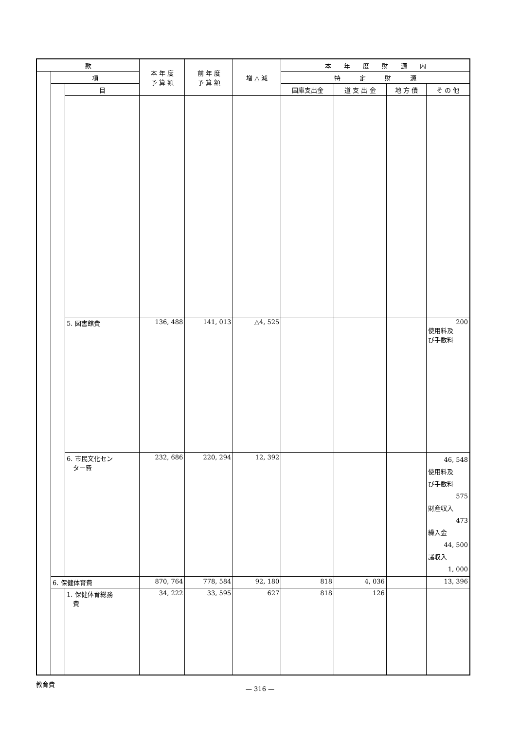| 款 | | | 本 年 度 予 算 額 | 前 年 度 予 算 額 | 増 △ 減 | 本 年 度 財 源 内 | | | |
| --- | --- | --- | --- | --- | --- | --- | --- | --- | --- |
| | 項 | | | | | 特 定 財 源 | | | |
| | | 目 | | | | 国庫支出金 | 道 支 出 金 | 地 方 債 | そ の 他 |
| | | 5. 図書館費 | 136, 488 | 141, 013 | △4, 525 | | | | 200 使用料及 び手数料 |
| | | 6. 市民文化セン ター費 | 232, 686 | 220, 294 | 12, 392 | | | | 46, 548 使用料及 び手数料 575 財産収入 473 繰入金 44, 500 諸収入 1, 000 |
| | 6. 保健体育費 | | 870, 764 | 778, 584 | 92, 180 | 818 | 4, 036 | | 13, 396 |
| | | 1. 保健体育総務 費 | 34, 222 | 33, 595 | 627 | 818 | 126 | | |
教育費
— 316 —